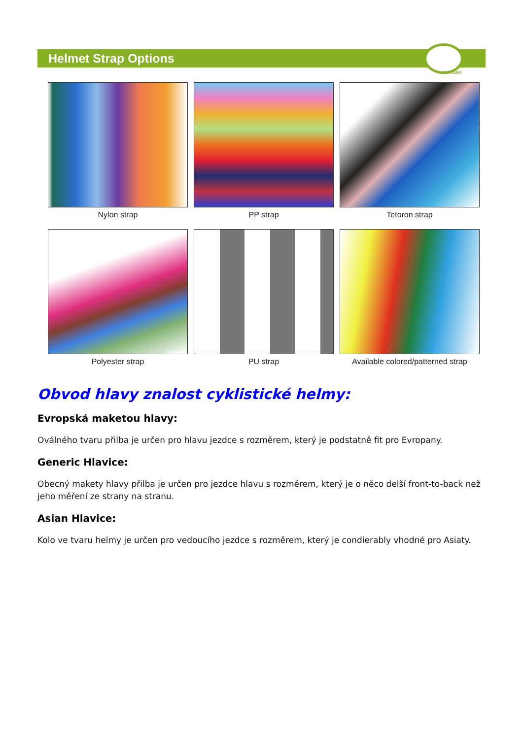Helmet Strap Options
AURORA
Nylon strap
PP strap
Tetoron strap
Polyester strap
PU strap
Available colored/patterned strap
Obvod hlavy znalost cyklistické helmy:
Evropská maketou hlavy:
Oválného tvaru přilba je určen pro hlavu jezdce s rozměrem, který je podstatně fit pro Evropany.
Generic Hlavice:
Obecný makety hlavy přilba je určen pro jezdce hlavu s rozměrem, který je o něco delší front-to-back než jeho měření ze strany na stranu.
Asian Hlavice:
Kolo ve tvaru helmy je určen pro vedoucího jezdce s rozměrem, který je condierably vhodné pro Asiaty.